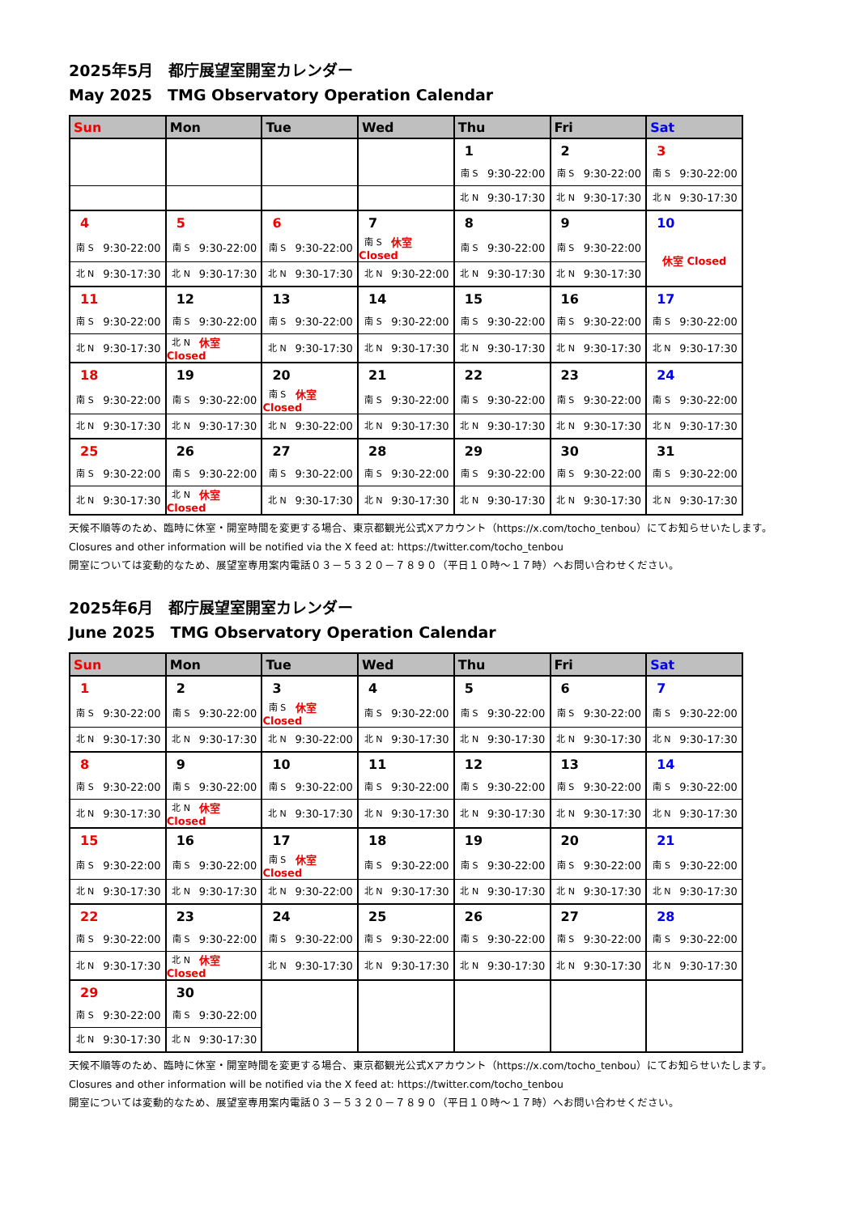2025年5月　都庁展望室開室カレンダー
May 2025　TMG Observatory Operation Calendar
| Sun | Mon | Tue | Wed | Thu | Fri | Sat |
| --- | --- | --- | --- | --- | --- | --- |
| | | | | 1 | 2 | 3 |
| | | | | 南 S 9:30-22:00 | 南 S 9:30-22:00 | 南 S 9:30-22:00 |
| | | | | 北 N 9:30-17:30 | 北 N 9:30-17:30 | 北 N 9:30-17:30 |
| 4 | 5 | 6 | 7 | 8 | 9 | 10 |
| 南 S 9:30-22:00 | 南 S 9:30-22:00 | 南 S 9:30-22:00 | 南 S 休室 Closed | 南 S 9:30-22:00 | 南 S 9:30-22:00 | 休室 Closed |
| 北 N 9:30-17:30 | 北 N 9:30-17:30 | 北 N 9:30-17:30 | 北 N 9:30-22:00 | 北 N 9:30-17:30 | 北 N 9:30-17:30 | |
| 11 | 12 | 13 | 14 | 15 | 16 | 17 |
| 南 S 9:30-22:00 | 南 S 9:30-22:00 | 南 S 9:30-22:00 | 南 S 9:30-22:00 | 南 S 9:30-22:00 | 南 S 9:30-22:00 | 南 S 9:30-22:00 |
| 北 N 9:30-17:30 | 北 N 休室 Closed | 北 N 9:30-17:30 | 北 N 9:30-17:30 | 北 N 9:30-17:30 | 北 N 9:30-17:30 | 北 N 9:30-17:30 |
| 18 | 19 | 20 | 21 | 22 | 23 | 24 |
| 南 S 9:30-22:00 | 南 S 9:30-22:00 | 南 S 休室 Closed | 南 S 9:30-22:00 | 南 S 9:30-22:00 | 南 S 9:30-22:00 | 南 S 9:30-22:00 |
| 北 N 9:30-17:30 | 北 N 9:30-17:30 | 北 N 9:30-22:00 | 北 N 9:30-17:30 | 北 N 9:30-17:30 | 北 N 9:30-17:30 | 北 N 9:30-17:30 |
| 25 | 26 | 27 | 28 | 29 | 30 | 31 |
| 南 S 9:30-22:00 | 南 S 9:30-22:00 | 南 S 9:30-22:00 | 南 S 9:30-22:00 | 南 S 9:30-22:00 | 南 S 9:30-22:00 | 南 S 9:30-22:00 |
| 北 N 9:30-17:30 | 北 N 休室 Closed | 北 N 9:30-17:30 | 北 N 9:30-17:30 | 北 N 9:30-17:30 | 北 N 9:30-17:30 | 北 N 9:30-17:30 |
天候不順等のため、臨時に休室・開室時間を変更する場合、東京都観光公式Xアカウント（https://x.com/tocho_tenbou）にてお知らせいたします。
Closures and other information will be notified via the X feed at: https://twitter.com/tocho_tenbou
開室については変動的なため、展望室専用案内電話０３－５３２０－７８９０（平日１０時～１７時）へお問い合わせください。
2025年6月　都庁展望室開室カレンダー
June 2025　TMG Observatory Operation Calendar
| Sun | Mon | Tue | Wed | Thu | Fri | Sat |
| --- | --- | --- | --- | --- | --- | --- |
| 1 | 2 | 3 | 4 | 5 | 6 | 7 |
| 南 S 9:30-22:00 | 南 S 9:30-22:00 | 南 S 休室 Closed | 南 S 9:30-22:00 | 南 S 9:30-22:00 | 南 S 9:30-22:00 | 南 S 9:30-22:00 |
| 北 N 9:30-17:30 | 北 N 9:30-17:30 | 北 N 9:30-22:00 | 北 N 9:30-17:30 | 北 N 9:30-17:30 | 北 N 9:30-17:30 | 北 N 9:30-17:30 |
| 8 | 9 | 10 | 11 | 12 | 13 | 14 |
| 南 S 9:30-22:00 | 南 S 9:30-22:00 | 南 S 9:30-22:00 | 南 S 9:30-22:00 | 南 S 9:30-22:00 | 南 S 9:30-22:00 | 南 S 9:30-22:00 |
| 北 N 9:30-17:30 | 北 N 休室 Closed | 北 N 9:30-17:30 | 北 N 9:30-17:30 | 北 N 9:30-17:30 | 北 N 9:30-17:30 | 北 N 9:30-17:30 |
| 15 | 16 | 17 | 18 | 19 | 20 | 21 |
| 南 S 9:30-22:00 | 南 S 9:30-22:00 | 南 S 休室 Closed | 南 S 9:30-22:00 | 南 S 9:30-22:00 | 南 S 9:30-22:00 | 南 S 9:30-22:00 |
| 北 N 9:30-17:30 | 北 N 9:30-17:30 | 北 N 9:30-22:00 | 北 N 9:30-17:30 | 北 N 9:30-17:30 | 北 N 9:30-17:30 | 北 N 9:30-17:30 |
| 22 | 23 | 24 | 25 | 26 | 27 | 28 |
| 南 S 9:30-22:00 | 南 S 9:30-22:00 | 南 S 9:30-22:00 | 南 S 9:30-22:00 | 南 S 9:30-22:00 | 南 S 9:30-22:00 | 南 S 9:30-22:00 |
| 北 N 9:30-17:30 | 北 N 休室 Closed | 北 N 9:30-17:30 | 北 N 9:30-17:30 | 北 N 9:30-17:30 | 北 N 9:30-17:30 | 北 N 9:30-17:30 |
| 29 | 30 | | | | | |
| 南 S 9:30-22:00 | 南 S 9:30-22:00 | | | | | |
| 北 N 9:30-17:30 | 北 N 9:30-17:30 | | | | | |
天候不順等のため、臨時に休室・開室時間を変更する場合、東京都観光公式Xアカウント（https://x.com/tocho_tenbou）にてお知らせいたします。
Closures and other information will be notified via the X feed at: https://twitter.com/tocho_tenbou
開室については変動的なため、展望室専用案内電話０３－５３２０－７８９０（平日１０時～１７時）へお問い合わせください。